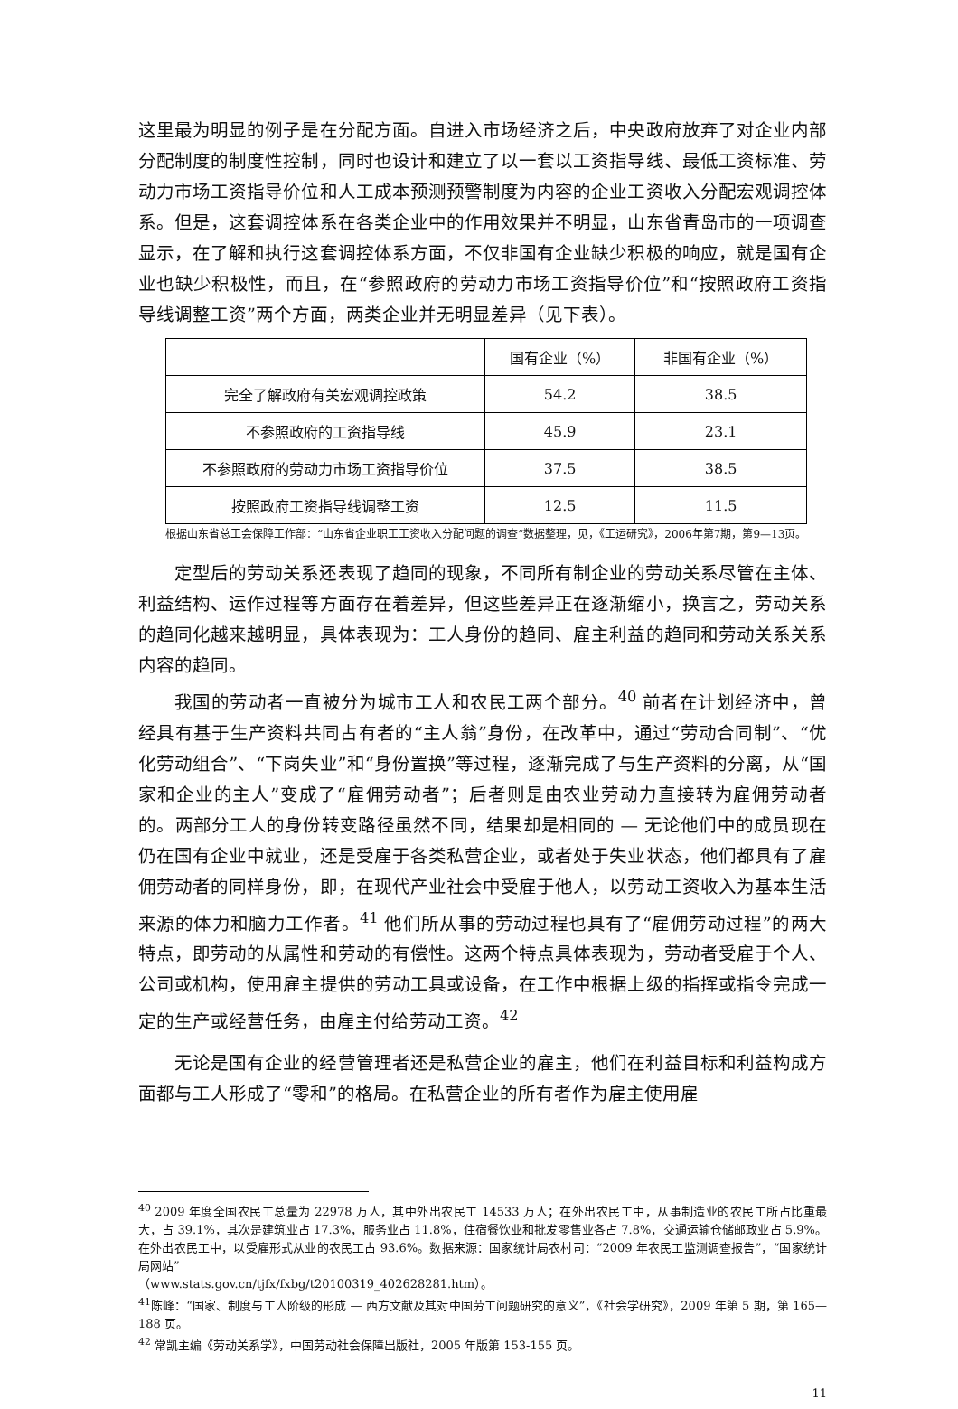这里最为明显的例子是在分配方面。自进入市场经济之后，中央政府放弃了对企业内部分配制度的制度性控制，同时也设计和建立了以一套以工资指导线、最低工资标准、劳动力市场工资指导价位和人工成本预测预警制度为内容的企业工资收入分配宏观调控体系。但是，这套调控体系在各类企业中的作用效果并不明显，山东省青岛市的一项调查显示，在了解和执行这套调控体系方面，不仅非国有企业缺少积极的响应，就是国有企业也缺少积极性，而且，在“参照政府的劳动力市场工资指导价位”和“按照政府工资指导线调整工资”两个方面，两类企业并无明显差异（见下表）。
| | 国有企业（%） | 非国有企业（%） |
| 完全了解政府有关宏观调控政策 | 54.2 | 38.5 |
| 不参照政府的工资指导线 | 45.9 | 23.1 |
| 不参照政府的劳动力市场工资指导价位 | 37.5 | 38.5 |
| 按照政府工资指导线调整工资 | 12.5 | 11.5 |
根据山东省总工会保障工作部：“山东省企业职工工资收入分配问题的调查”数据整理，见，《工运研究》，2006年第7期，第9—13页。
定型后的劳动关系还表现了趋同的现象，不同所有制企业的劳动关系尽管在主体、利益结构、运作过程等方面存在着差异，但这些差异正在逐渐缩小，换言之，劳动关系的趋同化越来越明显，具体表现为：工人身份的趋同、雇主利益的趋同和劳动关系关系内容的趋同。
我国的劳动者一直被分为城市工人和农民工两个部分。<sup>40</sup> 前者在计划经济中，曾经具有基于生产资料共同占有者的“主人翁”身份，在改革中，通过“劳动合同制”、“优化劳动组合”、“下岗失业”和“身份置换”等过程，逐渐完成了与生产资料的分离，从“国家和企业的主人”变成了“雇佣劳动者”；后者则是由农业劳动力直接转为雇佣劳动者的。两部分工人的身份转变路径虽然不同，结果却是相同的 — 无论他们中的成员现在仍在国有企业中就业，还是受雇于各类私营企业，或者处于失业状态，他们都具有了雇佣劳动者的同样身份，即，在现代产业社会中受雇于他人，以劳动工资收入为基本生活来源的体力和脑力工作者。<sup>41</sup> 他们所从事的劳动过程也具有了“雇佣劳动过程”的两大特点，即劳动的从属性和劳动的有偿性。这两个特点具体表现为，劳动者受雇于个人、公司或机构，使用雇主提供的劳动工具或设备，在工作中根据上级的指挥或指令完成一定的生产或经营任务，由雇主付给劳动工资。<sup>42</sup>
无论是国有企业的经营管理者还是私营企业的雇主，他们在利益目标和利益构成方面都与工人形成了“零和”的格局。在私营企业的所有者作为雇主使用雇
<sup>40</sup> 2009 年度全国农民工总量为 22978 万人，其中外出农民工 14533 万人；在外出农民工中，从事制造业的农民工所占比重最大，占 39.1%，其次是建筑业占 17.3%，服务业占 11.8%，住宿餐饮业和批发零售业各占 7.8%，交通运输仓储邮政业占 5.9%。在外出农民工中，以受雇形式从业的农民工占 93.6%。数据来源：国家统计局农村司：“2009 年农民工监测调查报告”，“国家统计局网站”
（www.stats.gov.cn/tjfx/fxbg/t20100319_402628281.htm）。
<sup>41</sup> 陈峰：“国家、制度与工人阶级的形成 — 西方文献及其对中国劳工问题研究的意义”，《社会学研究》，2009 年第 5 期，第 165—188 页。
<sup>42</sup> 常凯主编《劳动关系学》，中国劳动社会保障出版社，2005 年版第 153-155 页。
11